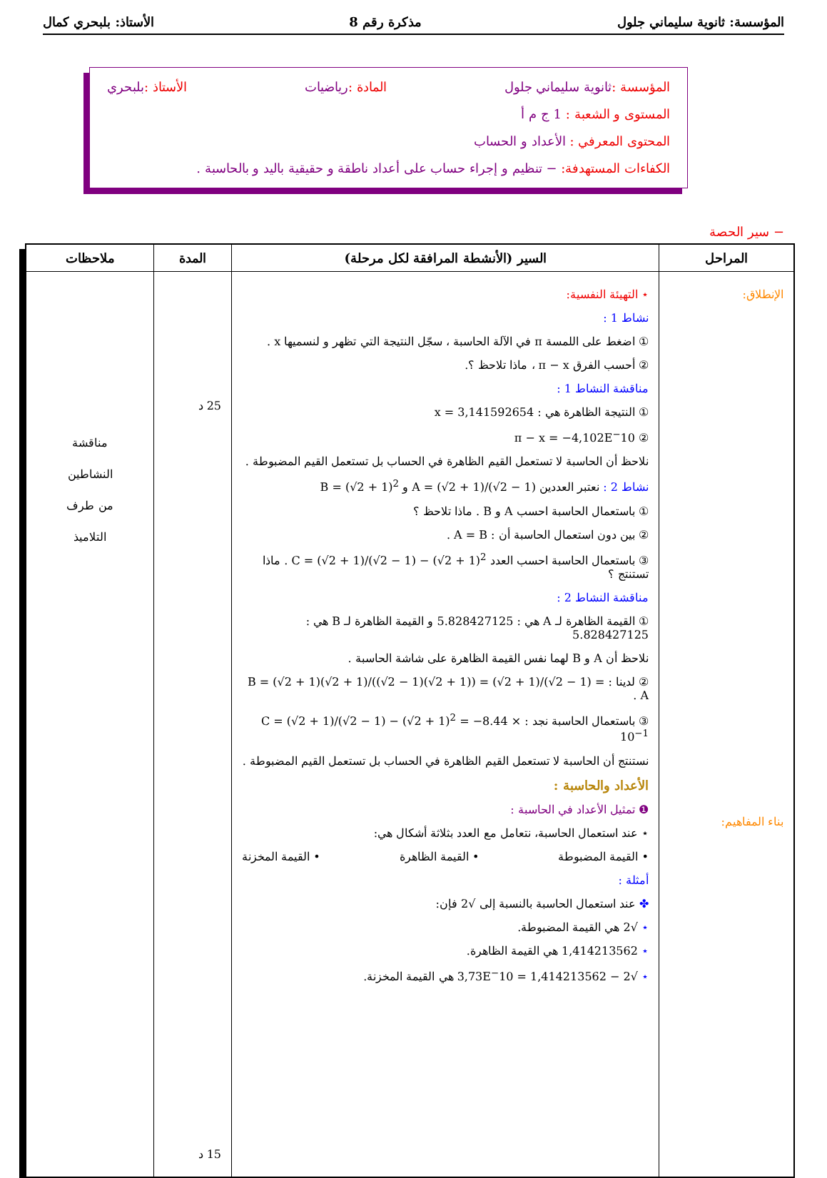المؤسسة: ثانوية سليماني جلول مذكرة رقم 8 الأستاذ: بلبحري كمال
المؤسسة : ثانوية سليماني جلول المادة : رياضيات الأستاذ : بلبحري
المستوى و الشعبة : 1 ج م أ
المحتوى المعرفي : الأعداد و الحساب
الكفاءات المستهدفة: − تنظيم و إجراء حساب على أعداد ناطقة و حقيقية باليد و بالحاسبة .
− سير الحصة
| المراحل | السير (الأنشطة المرافقة لكل مرحلة) | المدة | ملاحظات |
| --- | --- | --- | --- |
| الإنطلاق: بناء المفاهيم: | ⋆ التهيئة النفسية: نشاط 1 : ① اضغط على اللمسة π في الآلة الحاسبة ، سجّل النتيجة التي تظهر و لنسميها x . ② أحسب الفرق π − x ، ماذا تلاحظ ؟. مناقشة النشاط 1 : ① النتيجة الظاهرة هي : x = 3,141592654 ② π − x = −4,102E<sup>−</sup>10 نلاحظ أن الحاسبة لا تستعمل القيم الظاهرة في الحساب بل تستعمل القيم المضبوطة . نشاط 2 : نعتبر العددين A = (√2 + 1)/(√2 − 1) و B = (√2 + 1)<sup>2</sup> ① باستعمال الحاسبة احسب A و B . ماذا تلاحظ ؟ ② بين دون استعمال الحاسبة أن : A = B . ③ باستعمال الحاسبة احسب العدد C = (√2 + 1)/(√2 − 1) − (√2 + 1)<sup>2</sup> . ماذا تستنتج ؟ مناقشة النشاط 2 : ① القيمة الظاهرة لـ A هي : 5.828427125 و القيمة الظاهرة لـ B هي : 5.828427125 نلاحظ أن A و B لهما نفس القيمة الظاهرة على شاشة الحاسبة . ② لدينا : B = (√2 + 1)(√2 + 1)/((√2 − 1)(√2 + 1)) = (√2 + 1)/(√2 − 1) = A . ③ باستعمال الحاسبة نجد : C = (√2 + 1)/(√2 − 1) − (√2 + 1)<sup>2</sup> = −8.44 × 10<sup>−1</sup> نستنتج أن الحاسبة لا تستعمل القيم الظاهرة في الحساب بل تستعمل القيم المضبوطة . الأعداد والحاسبة : ❶ تمثيل الأعداد في الحاسبة : ⋆ عند استعمال الحاسبة، نتعامل مع العدد بثلاثة أشكال هي: • القيمة المضبوطة • القيمة الظاهرة • القيمة المخزنة أمثلة : ✤ عند استعمال الحاسبة بالنسبة إلى √2 فإن: ⋆ √2 هي القيمة المضبوطة. ⋆ 1,414213562 هي القيمة الظاهرة. ⋆ √2 − 1,414213562 = 3,73E<sup>−</sup>10 هي القيمة المخزنة. | 25 د 15 د | مناقشة النشاطين من طرف التلاميذ |